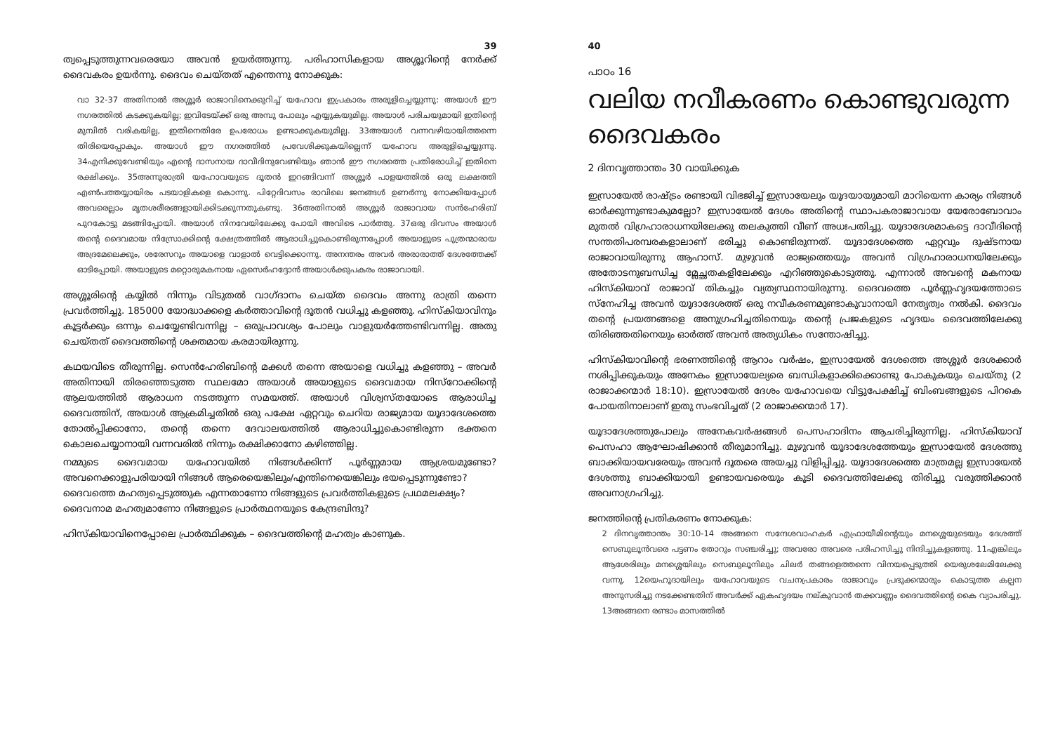39
ത്വപ്പെടുത്തുന്നവരെയോ അവൻ ഉയർത്തുന്നു. പരിഹാസികളായ അശ്ശൂറിന്റെ നേർക്ക് ദൈവകരം ഉയർന്നു. ദൈവം ചെയ്തത് എന്തെന്നു നോക്കുക:
വാ 32-37 അതിനാൽ അശ്ശൂർ രാജാവിനെക്കുറിച്ച് യഹോവ ഇപ്രകാരം അരുളിച്ചെയ്യുന്നു: അയാൾ ഈ നഗരത്തിൽ കടക്കുകയില്ല; ഇവിടേയ്ക്ക് ഒരു അമ്പു പോലും എയ്യുകയുമില്ല. അയാൾ പരിചയുമായി ഇതിന്റെ മുമ്പിൽ വരികയില്ല, ഇതിനെതിരേ ഉപരോധം ഉണ്ടാക്കുകയുമില്ല. 33അയാൾ വന്നവഴിയായിത്തന്നെ തിരിയെപ്പോകും. അയാൾ ഈ നഗരത്തിൽ പ്രവേശിക്കുകയില്ലെന്ന് യഹോവ അരുളിച്ചെയ്യുന്നു. 34എനിക്കുവേണ്ടിയും എന്റെ ദാസനായ ദാവീദിനുവേണ്ടിയും ഞാൻ ഈ നഗരത്തെ പ്രതിരോധിച്ച് ഇതിനെ രക്ഷിക്കും. 35അന്നുരാത്രി യഹോവയുടെ ദൂതൻ ഇറങ്ങിവന്ന് അശ്ശൂർ പാളയത്തിൽ ഒരു ലക്ഷത്തി എൺപത്തയ്യായിരം പടയാളികളെ കൊന്നു. പിറ്റേദിവസം രാവിലെ ജനങ്ങൾ ഉണർന്നു നോക്കിയപ്പോൾ അവരെല്ലാം മൃതശരീരങ്ങളായിക്കിടക്കുന്നതുകണ്ടു. 36അതിനാൽ അശ്ശൂർ രാജാവായ സൻഹേരിബ് പുറകോട്ടു മടങ്ങിപ്പോയി. അയാൾ നിനവേയിലേക്കു പോയി അവിടെ പാർത്തു. 37ഒരു ദിവസം അയാൾ തന്റെ ദൈവമായ നിസ്രോക്കിന്റെ ക്ഷേത്രത്തിൽ ആരാധിച്ചുകൊണ്ടിരുന്നപ്പോൾ അയാളുടെ പുത്രന്മാരായ അദ്രമേലെക്കും, ശരേസറും അയാളെ വാളാൽ വെട്ടിക്കൊന്നു. അനന്തരം അവർ അരാരാത്ത് ദേശത്തേക്ക് ഓടിപ്പോയി. അയാളുടെ മറ്റൊരുമകനായ ഏസെർഹദ്ദോൻ അയാൾക്കുപകരം രാജാവായി.
അശ്ശൂരിന്റെ കയ്യിൽ നിന്നും വിടുതൽ വാഗ്ദാനം ചെയ്ത ദൈവം അന്നു രാത്രി തന്നെ പ്രവർത്തിച്ചു. 185000 യോദ്ധാക്കളെ കർത്താവിന്റെ ദൂതൻ വധിച്ചു കളഞ്ഞു. ഹിസ്കിയാവിനും കൂട്ടർക്കും ഒന്നും ചെയ്യേണ്ടിവന്നില്ല – ഒരുപ്രാവശ്യം പോലും വാളുയർത്തേണ്ടിവന്നില്ല. അതു ചെയ്തത് ദൈവത്തിന്റെ ശക്തമായ കരമായിരുന്നു.
കഥയവിടെ തീരുന്നില്ല. സെൻഹേരിബിന്റെ മക്കൾ തന്നെ അയാളെ വധിച്ചു കളഞ്ഞു – അവർ അതിനായി തിരഞ്ഞെടുത്ത സ്ഥലമോ അയാൾ അയാളുടെ ദൈവമായ നിസ്റോക്കിന്റെ ആലയത്തിൽ ആരാധന നടത്തുന്ന സമയത്ത്. അയാൾ വിശ്വസ്തയോടെ ആരാധിച്ച ദൈവത്തിന്, അയാൾ ആക്രമിച്ചതിൽ ഒരു പക്ഷേ ഏറ്റവും ചെറിയ രാജ്യമായ യൂദാദേശത്തെ തോൽപ്പിക്കാനോ, തന്റെ തന്നെ ദേവാലയത്തിൽ ആരാധിച്ചുകൊണ്ടിരുന്ന ഭക്തനെ കൊലചെയ്യാനായി വന്നവരിൽ നിന്നും രക്ഷിക്കാനോ കഴിഞ്ഞില്ല.
നമ്മുടെ ദൈവമായ യഹോവയിൽ നിങ്ങൾക്കിന്ന് പൂർണ്ണമായ ആശ്രയമുണ്ടോ? അവനെക്കാളുപരിയായി നിങ്ങൾ ആരെയെങ്കിലും/എന്തിനെയെങ്കിലും ഭയപ്പെടുന്നുണ്ടോ?
ദൈവത്തെ മഹത്വപ്പെടുത്തുക എന്നതാണോ നിങ്ങളുടെ പ്രവർത്തികളുടെ പ്രഥമലക്ഷ്യം?
ദൈവനാമ മഹത്വമാണോ നിങ്ങളുടെ പ്രാർത്ഥനയുടെ കേന്ദ്രബിന്ദു?
ഹിസ്കിയാവിനെപ്പോലെ പ്രാർത്ഥിക്കുക – ദൈവത്തിന്റെ മഹത്വം കാണുക.
40
പാഠം 16
വലിയ നവീകരണം കൊണ്ടുവരുന്ന ദൈവകരം
2 ദിനവൃത്താന്തം 30 വായിക്കുക
ഇസ്രായേൽ രാഷ്ട്രം രണ്ടായി വിഭജിച്ച് ഇസ്രായേലും യൂദയായുമായി മാറിയെന്ന കാര്യം നിങ്ങൾ ഓർക്കുന്നുണ്ടാകുമല്ലോ? ഇസ്രായേൽ ദേശം അതിന്റെ സ്ഥാപകരാജാവായ യേരോബോവാം മുതൽ വിഗ്രഹാരാധനയിലേക്കു തലകുത്തി വീണ് അധഃപതിച്ചു. യൂദാദേശമാകട്ടെ ദാവീദിന്റെ സന്തതിപരമ്പരകളാലാണ് ഭരിച്ചു കൊണ്ടിരുന്നത്. യൂദാദേശത്തെ ഏറ്റവും ദുഷ്ടനായ രാജാവായിരുന്നു ആഹാസ്. മുഴുവൻ രാജ്യത്തെയും അവൻ വിഗ്രഹാരാധനയിലേക്കും അതോടനുബന്ധിച്ച മ്ലേച്ഛതകളിലേക്കും എറിഞ്ഞുകൊടുത്തു. എന്നാൽ അവന്റെ മകനായ ഹിസ്കിയാവ് രാജാവ് തികച്ചും വ്യത്യസ്ഥനായിരുന്നു. ദൈവത്തെ പൂർണ്ണഹൃദയത്തോടെ സ്നേഹിച്ച അവൻ യൂദാദേശത്ത് ഒരു നവീകരണമുണ്ടാകുവാനായി നേതൃത്വം നൽകി. ദൈവം തന്റെ പ്രയത്നങ്ങളെ അനുഗ്രഹിച്ചതിനെയും തന്റെ പ്രജകളുടെ ഹൃദയം ദൈവത്തിലേക്കു തിരിഞ്ഞതിനെയും ഓർത്ത് അവൻ അത്യധികം സന്തോഷിച്ചു.
ഹിസ്കിയാവിന്റെ ഭരണത്തിന്റെ ആറാം വർഷം, ഇസ്രായേൽ ദേശത്തെ അശ്ശൂർ ദേശക്കാർ നശിപ്പിക്കുകയും അനേകം ഇസ്രായേല്യരെ ബന്ധികളാക്കിക്കൊണ്ടു പോകുകയും ചെയ്തു (2 രാജാക്കന്മാർ 18:10). ഇസ്രായേൽ ദേശം യഹോവയെ വിട്ടുപേക്ഷിച്ച് ബിംബങ്ങളുടെ പിറകെ പോയതിനാലാണ് ഇതു സംഭവിച്ചത് (2 രാജാക്കന്മാർ 17).
യൂദാദേശത്തുപോലും അനേകവർഷങ്ങൾ പെസഹാദിനം ആചരിച്ചിരുന്നില്ല. ഹിസ്കിയാവ് പെസഹാ ആഘോഷിക്കാൻ തീരുമാനിച്ചു. മുഴുവൻ യൂദാദേശത്തേയും ഇസ്രായേൽ ദേശത്തു ബാക്കിയായവരേയും അവൻ ദൂതരെ അയച്ചു വിളിപ്പിച്ചു. യൂദാദേശത്തെ മാത്രമല്ല ഇസ്രായേൽ ദേശത്തു ബാക്കിയായി ഉണ്ടായവരെയും കൂടി ദൈവത്തിലേക്കു തിരിച്ചു വരുത്തിക്കാൻ അവനാഗ്രഹിച്ചു.
ജനത്തിന്റെ പ്രതികരണം നോക്കുക:
2 ദിനവൃത്താന്തം 30:10-14 അങ്ങനെ സന്ദേശവാഹകർ എഫ്രായീമിന്റെയും മനശ്ശെയുടെയും ദേശത്ത് സെബുലൂൻവരെ പട്ടണം തോറും സഞ്ചരിച്ചു; അവരോ അവരെ പരിഹസിച്ചു നിന്ദിച്ചുകളഞ്ഞു. 11എങ്കിലും ആശേരിലും മനശ്ശെയിലും സെബുലൂനിലും ചിലർ തങ്ങളെത്തന്നെ വിനയപ്പെടുത്തി യെരുശലേമിലേക്കു വന്നു. 12യെഹൂദായിലും യഹോവയുടെ വചനപ്രകാരം രാജാവും പ്രഭുക്കന്മാരും കൊടുത്ത കല്പന അനുസരിച്ചു നടക്കേണ്ടതിന് അവർക്ക് ഏകഹൃദയം നല്കുവാൻ തക്കവണ്ണം ദൈവത്തിന്റെ കൈ വ്യാപരിച്ചു. 13അങ്ങനെ രണ്ടാം മാസത്തിൽ